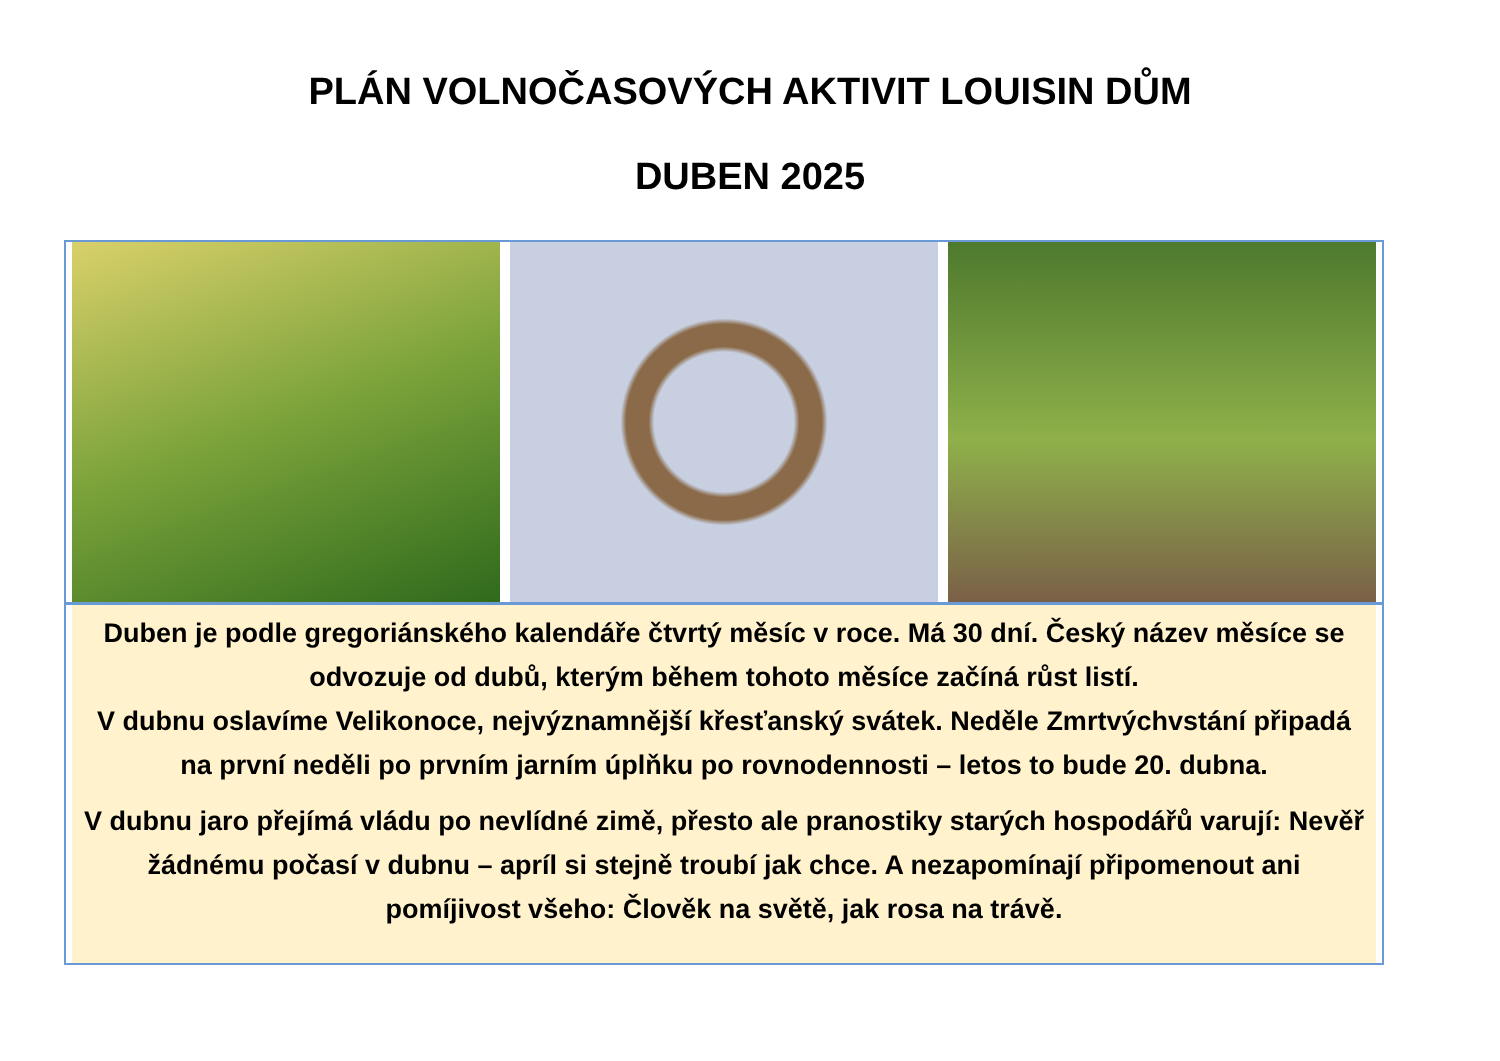PLÁN VOLNOČASOVÝCH AKTIVIT LOUISIN DŮM
DUBEN 2025
Duben je podle gregoriánského kalendáře čtvrtý měsíc v roce. Má 30 dní. Český název měsíce se odvozuje od dubů, kterým během tohoto měsíce začíná růst listí.
V dubnu oslavíme Velikonoce, nejvýznamnější křesťanský svátek. Neděle Zmrtvýchvstání připadá na první neděli po prvním jarním úplňku po rovnodennosti – letos to bude 20. dubna.
V dubnu jaro přejímá vládu po nevlídné zimě, přesto ale pranostiky starých hospodářů varují: Nevěř žádnému počasí v dubnu – apríl si stejně troubí jak chce. A nezapomínají připomenout ani pomíjivost všeho: Člověk na světě, jak rosa na trávě.